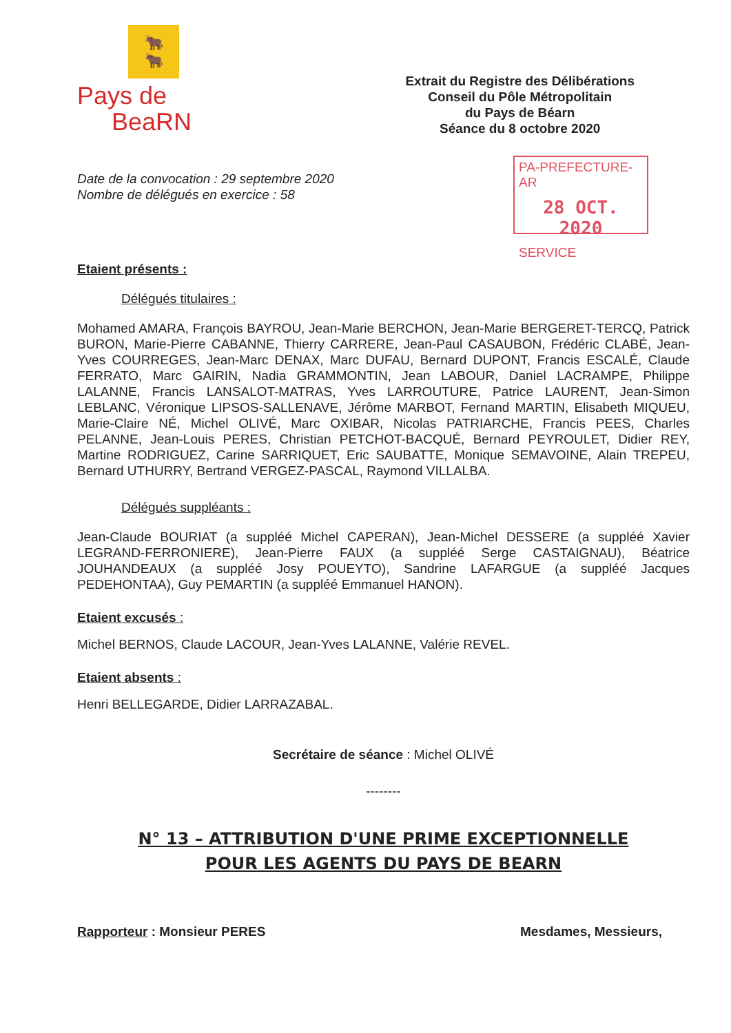🐂
🐂
Pays de
BeaRN
Extrait du Registre des Délibérations
Conseil du Pôle Métropolitain
du Pays de Béarn
Séance du 8 octobre 2020
Date de la convocation : 29 septembre 2020
Nombre de délégués en exercice : 58
PA-PREFECTURE-AR
28 OCT. 2020
SERVICE
Etaient présents :
Délégués titulaires :
Mohamed AMARA, François BAYROU, Jean-Marie BERCHON, Jean-Marie BERGERET-TERCQ, Patrick BURON, Marie-Pierre CABANNE, Thierry CARRERE, Jean-Paul CASAUBON, Frédéric CLABÉ, Jean-Yves COURREGES, Jean-Marc DENAX, Marc DUFAU, Bernard DUPONT, Francis ESCALÉ, Claude FERRATO, Marc GAIRIN, Nadia GRAMMONTIN, Jean LABOUR, Daniel LACRAMPE, Philippe LALANNE, Francis LANSALOT-MATRAS, Yves LARROUTURE, Patrice LAURENT, Jean-Simon LEBLANC, Véronique LIPSOS-SALLENAVE, Jérôme MARBOT, Fernand MARTIN, Elisabeth MIQUEU, Marie-Claire NÉ, Michel OLIVÉ, Marc OXIBAR, Nicolas PATRIARCHE, Francis PEES, Charles PELANNE, Jean-Louis PERES, Christian PETCHOT-BACQUÉ, Bernard PEYROULET, Didier REY, Martine RODRIGUEZ, Carine SARRIQUET, Eric SAUBATTE, Monique SEMAVOINE, Alain TREPEU, Bernard UTHURRY, Bertrand VERGEZ-PASCAL, Raymond VILLALBA.
Délégués suppléants :
Jean-Claude BOURIAT (a suppléé Michel CAPERAN), Jean-Michel DESSERE (a suppléé Xavier LEGRAND-FERRONIERE), Jean-Pierre FAUX (a suppléé Serge CASTAIGNAU), Béatrice JOUHANDEAUX (a suppléé Josy POUEYTO), Sandrine LAFARGUE (a suppléé Jacques PEDEHONTAA), Guy PEMARTIN (a suppléé Emmanuel HANON).
Etaient excusés :
Michel BERNOS, Claude LACOUR, Jean-Yves LALANNE, Valérie REVEL.
Etaient absents :
Henri BELLEGARDE, Didier LARRAZABAL.
Secrétaire de séance : Michel OLIVÉ
--------
N° 13 – ATTRIBUTION D'UNE PRIME EXCEPTIONNELLE
POUR LES AGENTS DU PAYS DE BEARN
Rapporteur : Monsieur PERES Mesdames, Messieurs,